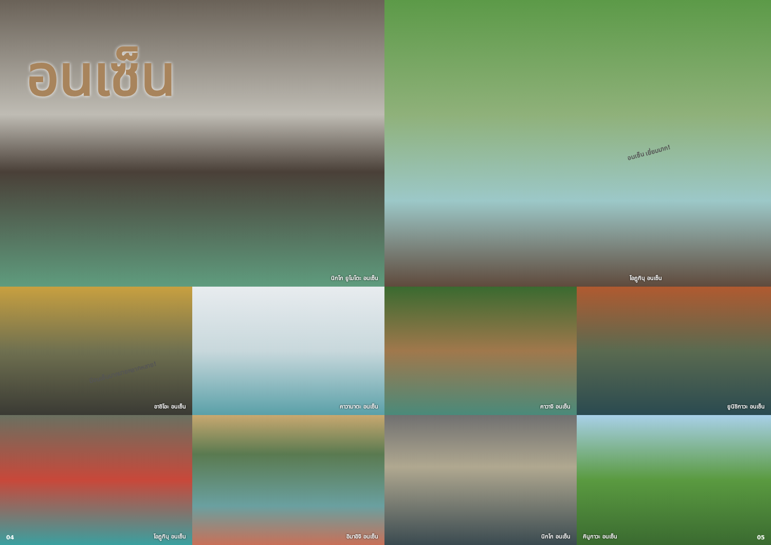อนเซ็น
นิกโก ยูโมโตะ อนเซ็น
อนเซ็น เยี่ยมมาก!
โอฎูกินุ อนเซ็น
มีอนเซ็นมากมายหลากหลาย!
อาชิโอะ อนเซ็น
คาวามาตะ อนเซ็น
คาวาจิ อนเซ็น
ยูนิชิกาวะ อนเซ็น
04 โอฎูกินุ อนเซ็น
อิมาอิจิ อนเซ็น
นิกโก อนเซ็น
คินูกาวะ อนเซ็น 05